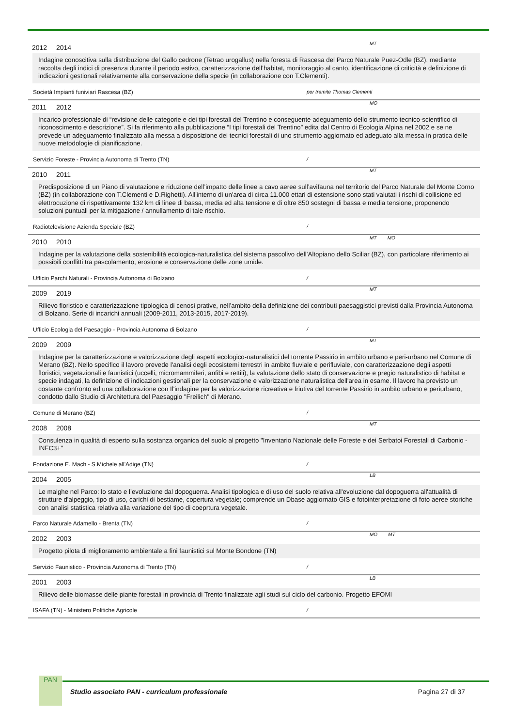2012 2014 MT
Indagine conoscitiva sulla distribuzione del Gallo cedrone (Tetrao urogallus) nella foresta di Rascesa del Parco Naturale Puez-Odle (BZ), mediante raccolta degli indici di presenza durante il periodo estivo, caratterizzazione dell’habitat, monitoraggio al canto, identificazione di criticità e definizione di indicazioni gestionali relativamente alla conservazione della specie (in collaborazione con T.Clementi).
Società Impianti funiviari Rascesa (BZ) per tramite Thomas Clementi
2011 2012 MO
Incarico professionale di “revisione delle categorie e dei tipi forestali del Trentino e conseguente adeguamento dello strumento tecnico-scientifico di riconoscimento e descrizione”. Si fa riferimento alla pubblicazione “I tipi forestali del Trentino” edita dal Centro di Ecologia Alpina nel 2002 e se ne prevede un adeguamento finalizzato alla messa a disposizione dei tecnici forestali di uno strumento aggiornato ed adeguato alla messa in pratica delle nuove metodologie di pianificazione.
Servizio Foreste - Provincia Autonoma di Trento (TN) /
2010 2011 MT
Predisposizione di un Piano di valutazione e riduzione dell’impatto delle linee a cavo aeree sull’avifauna nel territorio del Parco Naturale del Monte Corno (BZ) (in collaborazione con T.Clementi e D.Righetti). All'interno di un'area di circa 11.000 ettari di estensione sono stati valutati i rischi di collisione ed elettrocuzione di rispettivamente 132 km di linee di bassa, media ed alta tensione e di oltre 850 sostegni di bassa e media tensione, proponendo soluzioni puntuali per la mitigazione / annullamento di tale rischio.
Radiotelevisione Azienda Speciale (BZ) /
2010 2010 MT MO
Indagine per la valutazione della sostenibilità ecologica-naturalistica del sistema pascolivo dell’Altopiano dello Sciliar (BZ), con particolare riferimento ai possibili conflitti tra pascolamento, erosione e conservazione delle zone umide.
Ufficio Parchi Naturali - Provincia Autonoma di Bolzano /
2009 2019 MT
Rilievo floristico e caratterizzazione tipologica di cenosi prative, nell’ambito della definizione dei contributi paesaggistici previsti dalla Provincia Autonoma di Bolzano. Serie di incarichi annuali (2009-2011, 2013-2015, 2017-2019).
Ufficio Ecologia del Paesaggio - Provincia Autonoma di Bolzano /
2009 2009 MT
Indagine per la caratterizzazione e valorizzazione degli aspetti ecologico-naturalistici del torrente Passirio in ambito urbano e peri-urbano nel Comune di Merano (BZ). Nello specifico il lavoro prevede l'analisi degli ecosistemi terrestri in ambito fluviale e perifluviale, con caratterizzazione degli aspetti floristici, vegetazionali e faunistici (uccelli, micromammiferi, anfibi e rettili), la valutazione dello stato di conservazione e pregio naturalistico di habitat e specie indagati, la definizione di indicazioni gestionali per la conservazione e valorizzazione naturalistica dell'area in esame. Il lavoro ha previsto un costante confronto ed una collaborazione con Il'indagine per la valorizzazione ricreativa e friutiva del torrente Passirio in ambito urbano e periurbano, condotto dallo Studio di Architettura del Paesaggio "Freilich" di Merano.
Comune di Merano (BZ) /
2008 2008 MT
Consulenza in qualità di esperto sulla sostanza organica del suolo al progetto "Inventario Nazionale delle Foreste e dei Serbatoi Forestali di Carbonio - INFC3+"
Fondazione E. Mach - S.Michele all'Adige (TN) /
2004 2005 LB
Le malghe nel Parco: lo stato e l’evoluzione dal dopoguerra. Analisi tipologica e di uso del suolo relativa all'evoluzione dal dopoguerra all'attualità di strutture d'alpeggio, tipo di uso, carichi di bestiame, copertura vegetale; comprende un Dbase aggiornato GIS e fotointerpretazione di foto aeree storiche con analisi statistica relativa alla variazione del tipo di coeprtura vegetale.
Parco Naturale Adamello - Brenta (TN) /
2002 2003 MO MT
Progetto pilota di miglioramento ambientale a fini faunistici sul Monte Bondone (TN)
Servizio Faunistico - Provincia Autonoma di Trento (TN) /
2001 2003 LB
Rilievo delle biomasse delle piante forestali in provincia di Trento finalizzate agli studi sul ciclo del carbonio. Progetto EFOMI
ISAFA (TN) - Ministero Politiche Agricole /
PAN
Studio associato PAN - curriculum professionale Pagina 27 di 37